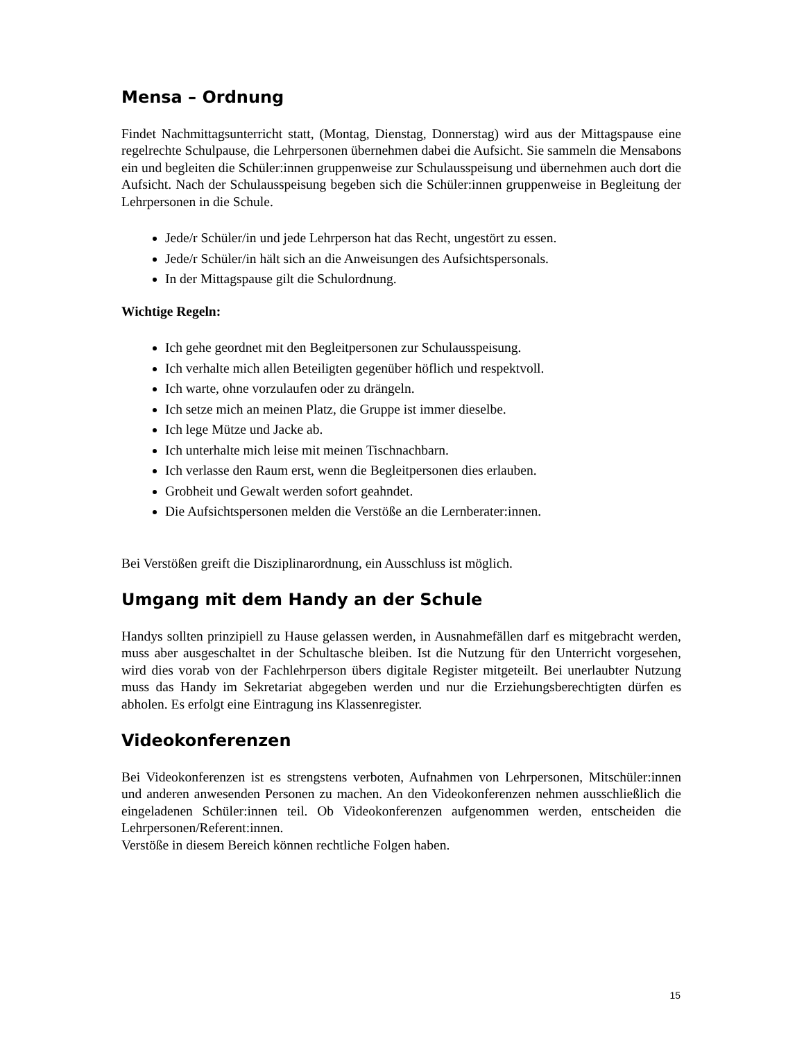Mensa – Ordnung
Findet Nachmittagsunterricht statt, (Montag, Dienstag, Donnerstag) wird aus der Mittagspause eine regelrechte Schulpause, die Lehrpersonen übernehmen dabei die Aufsicht. Sie sammeln die Mensabons ein und begleiten die Schüler:innen gruppenweise zur Schulausspeisung und übernehmen auch dort die Aufsicht. Nach der Schulausspeisung begeben sich die Schüler:innen gruppenweise in Begleitung der Lehrpersonen in die Schule.
Jede/r Schüler/in und jede Lehrperson hat das Recht, ungestört zu essen.
Jede/r Schüler/in hält sich an die Anweisungen des Aufsichtspersonals.
In der Mittagspause gilt die Schulordnung.
Wichtige Regeln:
Ich gehe geordnet mit den Begleitpersonen zur Schulausspeisung.
Ich verhalte mich allen Beteiligten gegenüber höflich und respektvoll.
Ich warte, ohne vorzulaufen oder zu drängeln.
Ich setze mich an meinen Platz, die Gruppe ist immer dieselbe.
Ich lege Mütze und Jacke ab.
Ich unterhalte mich leise mit meinen Tischnachbarn.
Ich verlasse den Raum erst, wenn die Begleitpersonen dies erlauben.
Grobheit und Gewalt werden sofort geahndet.
Die Aufsichtspersonen melden die Verstöße an die Lernberater:innen.
Bei Verstößen greift die Disziplinarordnung, ein Ausschluss ist möglich.
Umgang mit dem Handy an der Schule
Handys sollten prinzipiell zu Hause gelassen werden, in Ausnahmefällen darf es mitgebracht werden, muss aber ausgeschaltet in der Schultasche bleiben. Ist die Nutzung für den Unterricht vorgesehen, wird dies vorab von der Fachlehrperson übers digitale Register mitgeteilt. Bei unerlaubter Nutzung muss das Handy im Sekretariat abgegeben werden und nur die Erziehungsberechtigten dürfen es abholen. Es erfolgt eine Eintragung ins Klassenregister.
Videokonferenzen
Bei Videokonferenzen ist es strengstens verboten, Aufnahmen von Lehrpersonen, Mitschüler:innen und anderen anwesenden Personen zu machen. An den Videokonferenzen nehmen ausschließlich die eingeladenen Schüler:innen teil. Ob Videokonferenzen aufgenommen werden, entscheiden die Lehrpersonen/Referent:innen.
Verstöße in diesem Bereich können rechtliche Folgen haben.
15